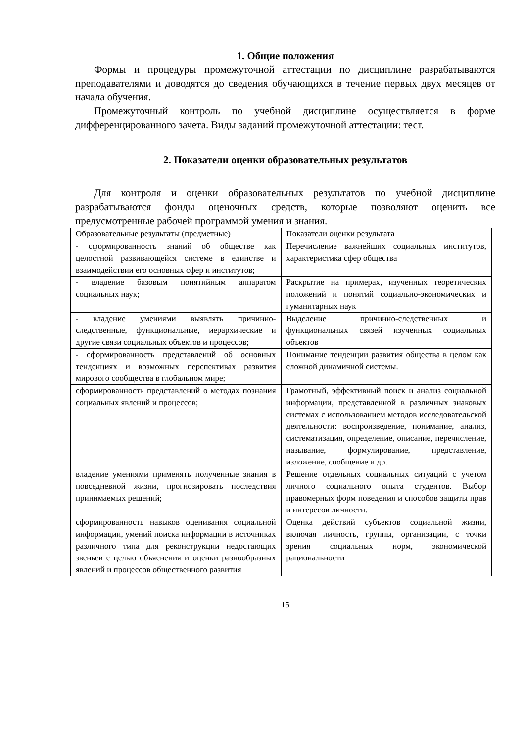1. Общие положения
Формы и процедуры промежуточной аттестации по дисциплине разрабатываются преподавателями и доводятся до сведения обучающихся в течение первых двух месяцев от начала обучения.
Промежуточный контроль по учебной дисциплине осуществляется в форме дифференцированного зачета. Виды заданий промежуточной аттестации: тест.
2. Показатели оценки образовательных результатов
Для контроля и оценки образовательных результатов по учебной дисциплине разрабатываются фонды оценочных средств, которые позволяют оценить все предусмотренные рабочей программой умения и знания.
| Образовательные результаты (предметные) | Показатели оценки результата |
| - сформированность знаний об обществе как целостной развивающейся системе в единстве и взаимодействии его основных сфер и институтов; | Перечисление важнейших социальных институтов, характеристика сфер общества |
| - владение базовым понятийным аппаратом социальных наук; | Раскрытие на примерах, изученных теоретических положений и понятий социально-экономических и гуманитарных наук |
| - владение умениями выявлять причинно-следственные, функциональные, иерархические и другие связи социальных объектов и процессов; | Выделение причинно-следственных и функциональных связей изученных социальных объектов |
| - сформированность представлений об основных тенденциях и возможных перспективах развития мирового сообщества в глобальном мире; | Понимание тенденции развития общества в целом как сложной динамичной системы. |
| сформированность представлений о методах познания социальных явлений и процессов; | Грамотный, эффективный поиск и анализ социальной информации, представленной в различных знаковых системах с использованием методов исследовательской деятельности: воспроизведение, понимание, анализ, систематизация, определение, описание, перечисление, называние, формулирование, представление, изложение, сообщение и др. |
| владение умениями применять полученные знания в повседневной жизни, прогнозировать последствия принимаемых решений; | Решение отдельных социальных ситуаций с учетом личного социального опыта студентов. Выбор правомерных форм поведения и способов защиты прав и интересов личности. |
| сформированность навыков оценивания социальной информации, умений поиска информации в источниках различного типа для реконструкции недостающих звеньев с целью объяснения и оценки разнообразных явлений и процессов общественного развития | Оценка действий субъектов социальной жизни, включая личность, группы, организации, с точки зрения социальных норм, экономической рациональности |
15